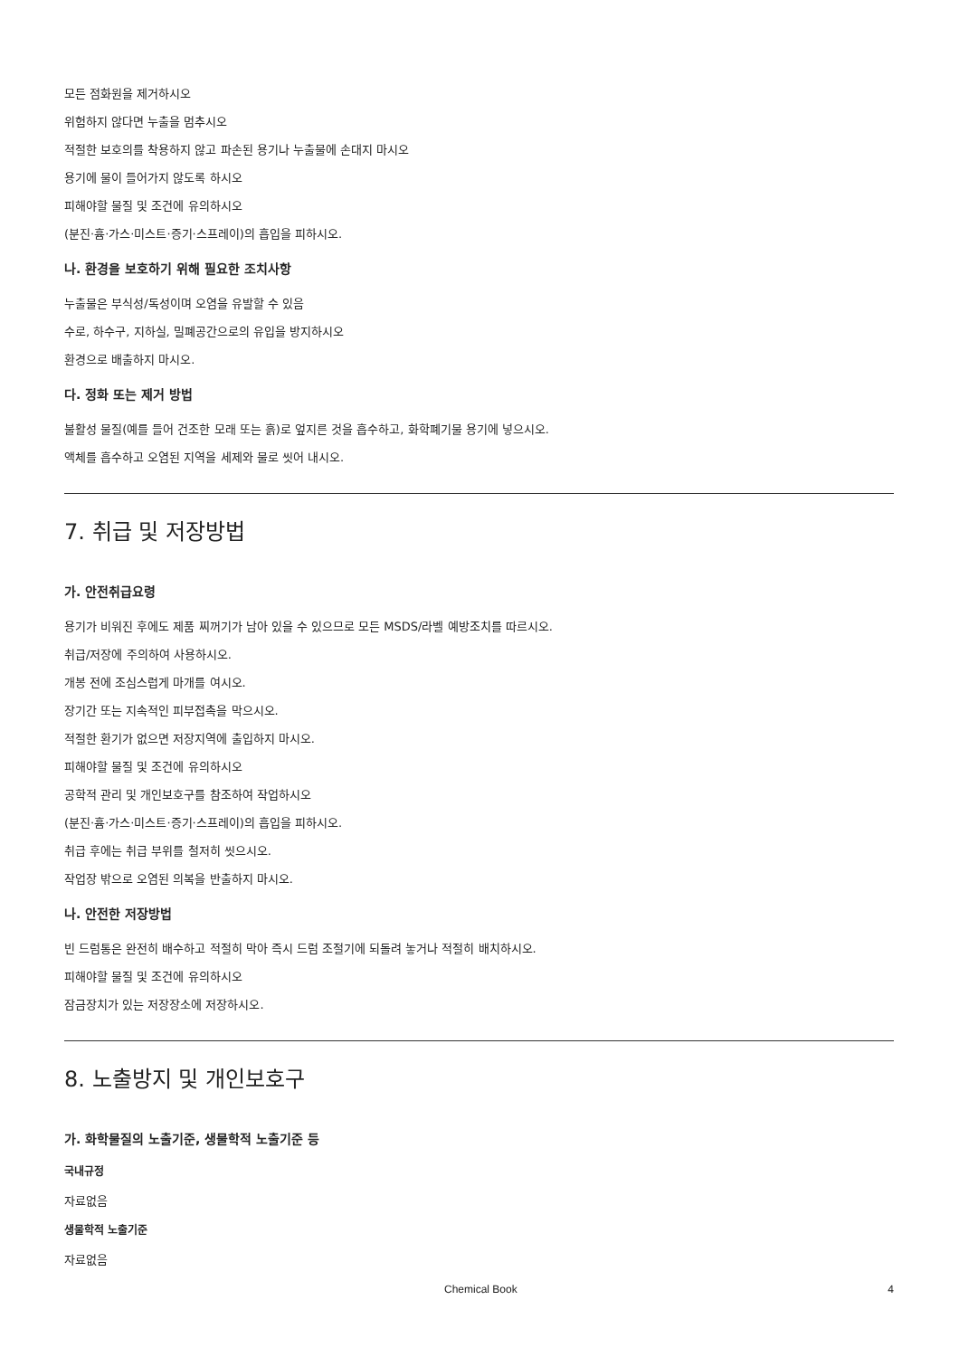모든 점화원을 제거하시오
위험하지 않다면 누출을 멈추시오
적절한 보호의를 착용하지 않고 파손된 용기나 누출물에 손대지 마시오
용기에 물이 들어가지 않도록 하시오
피해야할 물질 및 조건에 유의하시오
(분진·흄·가스·미스트·증기·스프레이)의 흡입을 피하시오.
나. 환경을 보호하기 위해 필요한 조치사항
누출물은 부식성/독성이며 오염을 유발할 수 있음
수로, 하수구, 지하실, 밀폐공간으로의 유입을 방지하시오
환경으로 배출하지 마시오.
다. 정화 또는 제거 방법
불활성 물질(예를 들어 건조한 모래 또는 흙)로 엎지른 것을 흡수하고, 화학폐기물 용기에 넣으시오.
액체를 흡수하고 오염된 지역을 세제와 물로 씻어 내시오.
7. 취급 및 저장방법
가. 안전취급요령
용기가 비워진 후에도 제품 찌꺼기가 남아 있을 수 있으므로 모든 MSDS/라벨 예방조치를 따르시오.
취급/저장에 주의하여 사용하시오.
개봉 전에 조심스럽게 마개를 여시오.
장기간 또는 지속적인 피부접촉을 막으시오.
적절한 환기가 없으면 저장지역에 출입하지 마시오.
피해야할 물질 및 조건에 유의하시오
공학적 관리 및 개인보호구를 참조하여 작업하시오
(분진·흄·가스·미스트·증기·스프레이)의 흡입을 피하시오.
취급 후에는 취급 부위를 철저히 씻으시오.
작업장 밖으로 오염된 의복을 반출하지 마시오.
나. 안전한 저장방법
빈 드럼통은 완전히 배수하고 적절히 막아 즉시 드럼 조절기에 되돌려 놓거나 적절히 배치하시오.
피해야할 물질 및 조건에 유의하시오
잠금장치가 있는 저장장소에 저장하시오.
8. 노출방지 및 개인보호구
가. 화학물질의 노출기준, 생물학적 노출기준 등
국내규정
자료없음
생물학적 노출기준
자료없음
Chemical Book 4